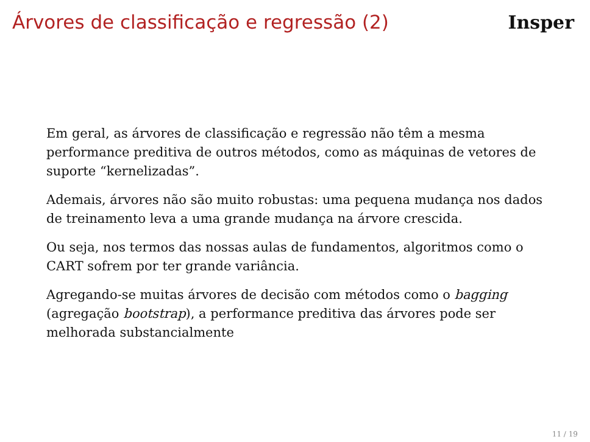Árvores de classificação e regressão (2)
Insper
Em geral, as árvores de classificação e regressão não têm a mesma performance preditiva de outros métodos, como as máquinas de vetores de suporte “kernelizadas”.
Ademais, árvores não são muito robustas: uma pequena mudança nos dados de treinamento leva a uma grande mudança na árvore crescida.
Ou seja, nos termos das nossas aulas de fundamentos, algoritmos como o CART sofrem por ter grande variância.
Agregando-se muitas árvores de decisão com métodos como o bagging (agregação bootstrap), a performance preditiva das árvores pode ser melhorada substancialmente
11 / 19